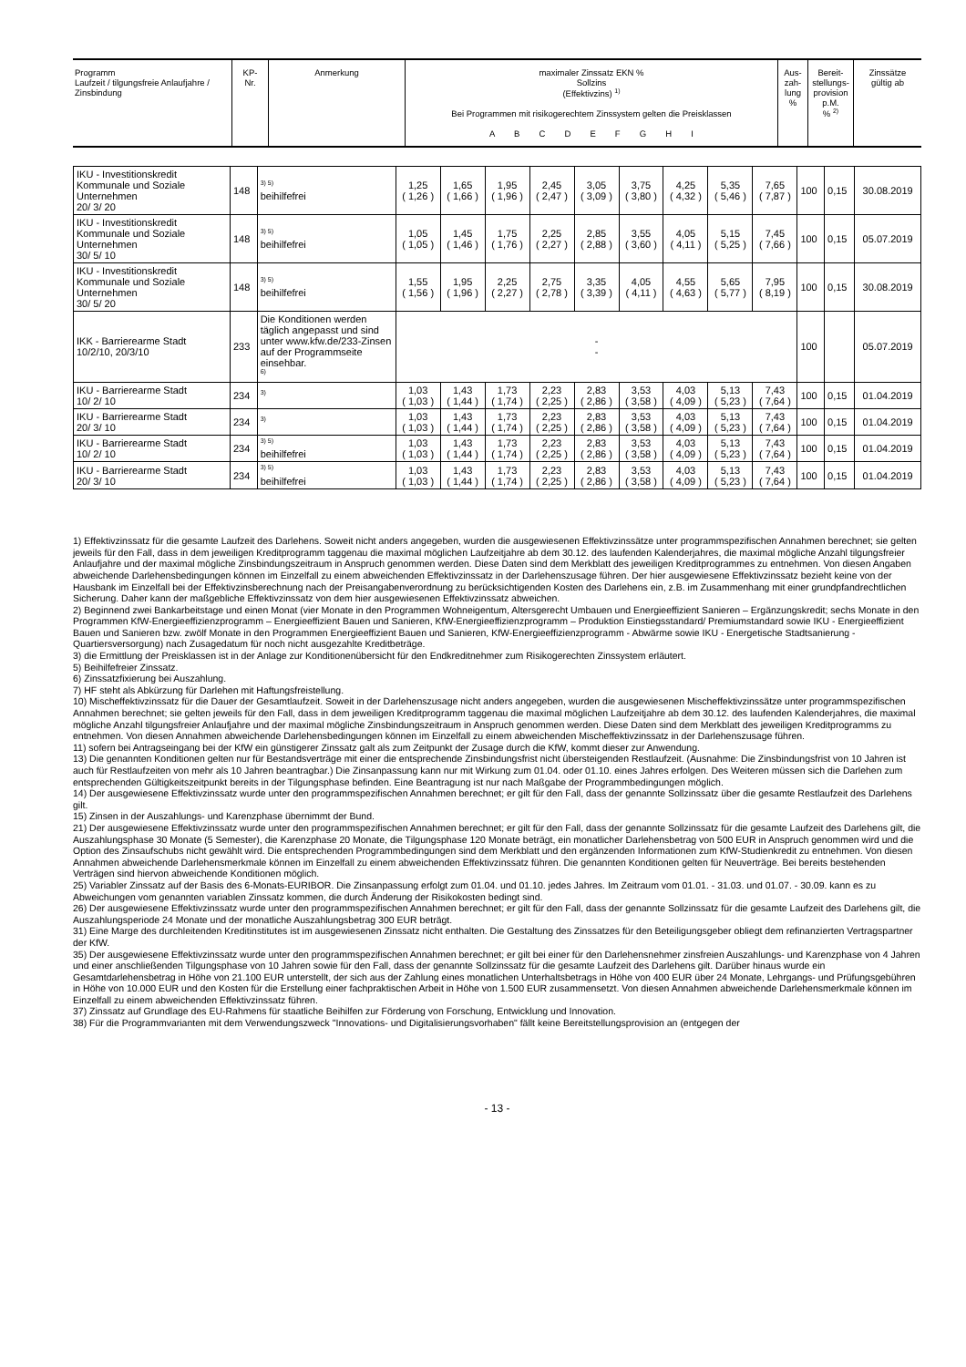| Programm Laufzeit / tilgungsfreie Anlaufjahre / Zinsbindung | KP- Nr. | Anmerkung | maximaler Zinssatz EKN % Sollzins (Effektivzins) <sup>1)</sup> Bei Programmen mit risikogerechtem Zinssystem gelten die Preisklassen A B C D E F G H I | Aus- zah- lung % | Bereit- stellungs- provision p.M. % <sup>2)</sup> | Zinssätze gültig ab |
| IKU - Investitionskredit Kommunale und Soziale Unternehmen 20/ 3/ 20 | 148 | <sup>3) 5)</sup> beihilfefrei | 1,25 ( 1,26 ) | 1,65 ( 1,66 ) | 1,95 ( 1,96 ) | 2,45 ( 2,47 ) | 3,05 ( 3,09 ) | 3,75 ( 3,80 ) | 4,25 ( 4,32 ) | 5,35 ( 5,46 ) | 7,65 ( 7,87 ) | 100 | 0,15 | 30.08.2019 |
| IKU - Investitionskredit Kommunale und Soziale Unternehmen 30/ 5/ 10 | 148 | <sup>3) 5)</sup> beihilfefrei | 1,05 ( 1,05 ) | 1,45 ( 1,46 ) | 1,75 ( 1,76 ) | 2,25 ( 2,27 ) | 2,85 ( 2,88 ) | 3,55 ( 3,60 ) | 4,05 ( 4,11 ) | 5,15 ( 5,25 ) | 7,45 ( 7,66 ) | 100 | 0,15 | 05.07.2019 |
| IKU - Investitionskredit Kommunale und Soziale Unternehmen 30/ 5/ 20 | 148 | <sup>3) 5)</sup> beihilfefrei | 1,55 ( 1,56 ) | 1,95 ( 1,96 ) | 2,25 ( 2,27 ) | 2,75 ( 2,78 ) | 3,35 ( 3,39 ) | 4,05 ( 4,11 ) | 4,55 ( 4,63 ) | 5,65 ( 5,77 ) | 7,95 ( 8,19 ) | 100 | 0,15 | 30.08.2019 |
| IKK - Barrierearme Stadt 10/2/10, 20/3/10 | 233 | Die Konditionen werden täglich angepasst und sind unter www.kfw.de/233-Zinsen auf der Programmseite einsehbar. <sup>6)</sup> | - - | | | | | | | | | 100 | | 05.07.2019 |
| IKU - Barrierearme Stadt 10/ 2/ 10 | 234 | <sup>3)</sup> | 1,03 ( 1,03 ) | 1,43 ( 1,44 ) | 1,73 ( 1,74 ) | 2,23 ( 2,25 ) | 2,83 ( 2,86 ) | 3,53 ( 3,58 ) | 4,03 ( 4,09 ) | 5,13 ( 5,23 ) | 7,43 ( 7,64 ) | 100 | 0,15 | 01.04.2019 |
| IKU - Barrierearme Stadt 20/ 3/ 10 | 234 | <sup>3)</sup> | 1,03 ( 1,03 ) | 1,43 ( 1,44 ) | 1,73 ( 1,74 ) | 2,23 ( 2,25 ) | 2,83 ( 2,86 ) | 3,53 ( 3,58 ) | 4,03 ( 4,09 ) | 5,13 ( 5,23 ) | 7,43 ( 7,64 ) | 100 | 0,15 | 01.04.2019 |
| IKU - Barrierearme Stadt 10/ 2/ 10 | 234 | <sup>3) 5)</sup> beihilfefrei | 1,03 ( 1,03 ) | 1,43 ( 1,44 ) | 1,73 ( 1,74 ) | 2,23 ( 2,25 ) | 2,83 ( 2,86 ) | 3,53 ( 3,58 ) | 4,03 ( 4,09 ) | 5,13 ( 5,23 ) | 7,43 ( 7,64 ) | 100 | 0,15 | 01.04.2019 |
| IKU - Barrierearme Stadt 20/ 3/ 10 | 234 | <sup>3) 5)</sup> beihilfefrei | 1,03 ( 1,03 ) | 1,43 ( 1,44 ) | 1,73 ( 1,74 ) | 2,23 ( 2,25 ) | 2,83 ( 2,86 ) | 3,53 ( 3,58 ) | 4,03 ( 4,09 ) | 5,13 ( 5,23 ) | 7,43 ( 7,64 ) | 100 | 0,15 | 01.04.2019 |
1) Effektivzinssatz für die gesamte Laufzeit des Darlehens. Soweit nicht anders angegeben, wurden die ausgewiesenen Effektivzinssätze unter programmspezifischen Annahmen berechnet; sie gelten jeweils für den Fall, dass in dem jeweiligen Kreditprogramm taggenau die maximal möglichen Laufzeitjahre ab dem 30.12. des laufenden Kalenderjahres, die maximal mögliche Anzahl tilgungsfreier Anlaufjahre und der maximal mögliche Zinsbindungszeitraum in Anspruch genommen werden. Diese Daten sind dem Merkblatt des jeweiligen Kreditprogrammes zu entnehmen. Von diesen Angaben abweichende Darlehensbedingungen können im Einzelfall zu einem abweichenden Effektivzinssatz in der Darlehenszusage führen. Der hier ausgewiesene Effektivzinssatz bezieht keine von der Hausbank im Einzelfall bei der Effektivzinsberechnung nach der Preisangabenverordnung zu berücksichtigenden Kosten des Darlehens ein, z.B. im Zusammenhang mit einer grundpfandrechtlichen Sicherung. Daher kann der maßgebliche Effektivzinssatz von dem hier ausgewiesenen Effektivzinssatz abweichen.
2) Beginnend zwei Bankarbeitstage und einen Monat (vier Monate in den Programmen Wohneigentum, Altersgerecht Umbauen und Energieeffizient Sanieren – Ergänzungskredit; sechs Monate in den Programmen KfW-Energieeffizienzprogramm – Energieeffizient Bauen und Sanieren, KfW-Energieeffizienzprogramm – Produktion Einstiegsstandard/ Premiumstandard sowie IKU - Energieeffizient Bauen und Sanieren bzw. zwölf Monate in den Programmen Energieeffizient Bauen und Sanieren, KfW-Energieeffizienzprogramm - Abwärme sowie IKU - Energetische Stadtsanierung - Quartiersversorgung) nach Zusagedatum für noch nicht ausgezahlte Kreditbeträge.
3) die Ermittlung der Preisklassen ist in der Anlage zur Konditionenübersicht für den Endkreditnehmer zum Risikogerechten Zinssystem erläutert.
5) Beihilfefreier Zinssatz.
6) Zinssatzfixierung bei Auszahlung.
7) HF steht als Abkürzung für Darlehen mit Haftungsfreistellung.
10) Mischeffektivzinssatz für die Dauer der Gesamtlaufzeit. Soweit in der Darlehenszusage nicht anders angegeben, wurden die ausgewiesenen Mischeffektivzinssätze unter programmspezifischen Annahmen berechnet; sie gelten jeweils für den Fall, dass in dem jeweiligen Kreditprogramm taggenau die maximal möglichen Laufzeitjahre ab dem 30.12. des laufenden Kalenderjahres, die maximal mögliche Anzahl tilgungsfreier Anlaufjahre und der maximal mögliche Zinsbindungszeitraum in Anspruch genommen werden. Diese Daten sind dem Merkblatt des jeweiligen Kreditprogramms zu entnehmen. Von diesen Annahmen abweichende Darlehensbedingungen können im Einzelfall zu einem abweichenden Mischeffektivzinssatz in der Darlehenszusage führen.
11) sofern bei Antragseingang bei der KfW ein günstigerer Zinssatz galt als zum Zeitpunkt der Zusage durch die KfW, kommt dieser zur Anwendung.
13) Die genannten Konditionen gelten nur für Bestandsverträge mit einer die entsprechende Zinsbindungsfrist nicht übersteigenden Restlaufzeit. (Ausnahme: Die Zinsbindungsfrist von 10 Jahren ist auch für Restlaufzeiten von mehr als 10 Jahren beantragbar.) Die Zinsanpassung kann nur mit Wirkung zum 01.04. oder 01.10. eines Jahres erfolgen. Des Weiteren müssen sich die Darlehen zum entsprechenden Gültigkeitszeitpunkt bereits in der Tilgungsphase befinden. Eine Beantragung ist nur nach Maßgabe der Programmbedingungen möglich.
14) Der ausgewiesene Effektivzinssatz wurde unter den programmspezifischen Annahmen berechnet; er gilt für den Fall, dass der genannte Sollzinssatz über die gesamte Restlaufzeit des Darlehens gilt.
15) Zinsen in der Auszahlungs- und Karenzphase übernimmt der Bund.
21) Der ausgewiesene Effektivzinssatz wurde unter den programmspezifischen Annahmen berechnet; er gilt für den Fall, dass der genannte Sollzinssatz für die gesamte Laufzeit des Darlehens gilt, die Auszahlungsphase 30 Monate (5 Semester), die Karenzphase 20 Monate, die Tilgungsphase 120 Monate beträgt, ein monatlicher Darlehensbetrag von 500 EUR in Anspruch genommen wird und die Option des Zinsaufschubs nicht gewählt wird. Die entsprechenden Programmbedingungen sind dem Merkblatt und den ergänzenden Informationen zum KfW-Studienkredit zu entnehmen. Von diesen Annahmen abweichende Darlehensmerkmale können im Einzelfall zu einem abweichenden Effektivzinssatz führen. Die genannten Konditionen gelten für Neuverträge. Bei bereits bestehenden Verträgen sind hiervon abweichende Konditionen möglich.
25) Variabler Zinssatz auf der Basis des 6-Monats-EURIBOR. Die Zinsanpassung erfolgt zum 01.04. und 01.10. jedes Jahres. Im Zeitraum vom 01.01. - 31.03. und 01.07. - 30.09. kann es zu Abweichungen vom genannten variablen Zinssatz kommen, die durch Änderung der Risikokosten bedingt sind.
26) Der ausgewiesene Effektivzinssatz wurde unter den programmspezifischen Annahmen berechnet; er gilt für den Fall, dass der genannte Sollzinssatz für die gesamte Laufzeit des Darlehens gilt, die Auszahlungsperiode 24 Monate und der monatliche Auszahlungsbetrag 300 EUR beträgt.
31) Eine Marge des durchleitenden Kreditinstitutes ist im ausgewiesenen Zinssatz nicht enthalten. Die Gestaltung des Zinssatzes für den Beteiligungsgeber obliegt dem refinanzierten Vertragspartner der KfW.
35) Der ausgewiesene Effektivzinssatz wurde unter den programmspezifischen Annahmen berechnet; er gilt bei einer für den Darlehensnehmer zinsfreien Auszahlungs- und Karenzphase von 4 Jahren und einer anschließenden Tilgungsphase von 10 Jahren sowie für den Fall, dass der genannte Sollzinssatz für die gesamte Laufzeit des Darlehens gilt. Darüber hinaus wurde ein Gesamtdarlehensbetrag in Höhe von 21.100 EUR unterstellt, der sich aus der Zahlung eines monatlichen Unterhaltsbetrags in Höhe von 400 EUR über 24 Monate, Lehrgangs- und Prüfungsgebühren in Höhe von 10.000 EUR und den Kosten für die Erstellung einer fachpraktischen Arbeit in Höhe von 1.500 EUR zusammensetzt. Von diesen Annahmen abweichende Darlehensmerkmale können im Einzelfall zu einem abweichenden Effektivzinssatz führen.
37) Zinssatz auf Grundlage des EU-Rahmens für staatliche Beihilfen zur Förderung von Forschung, Entwicklung und Innovation.
38) Für die Programmvarianten mit dem Verwendungszweck "Innovations- und Digitalisierungsvorhaben" fällt keine Bereitstellungsprovision an (entgegen der
- 13 -